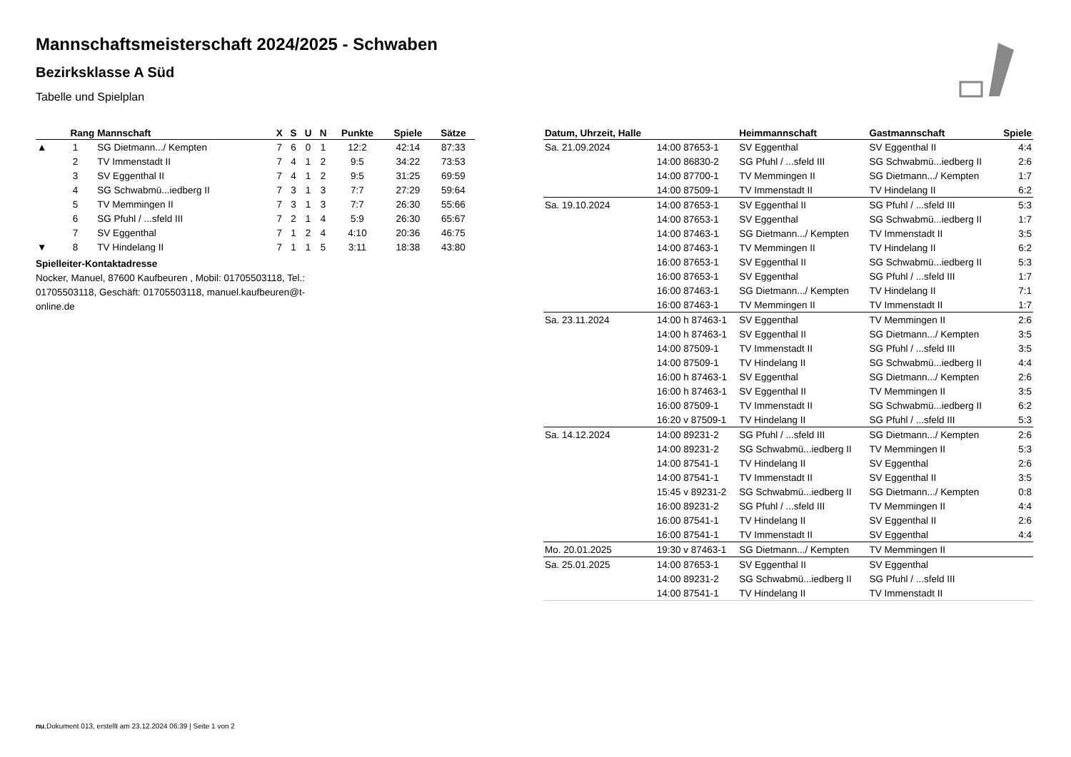Mannschaftsmeisterschaft 2024/2025 - Schwaben
Bezirksklasse A Süd
Tabelle und Spielplan
| | Rang | Mannschaft | X | S | U | N | Punkte | Spiele | Sätze |
| --- | --- | --- | --- | --- | --- | --- | --- | --- | --- |
| ▲ | 1 | SG Dietmann.../ Kempten | 7 | 6 | 0 | 1 | 12:2 | 42:14 | 87:33 |
| | 2 | TV Immenstadt II | 7 | 4 | 1 | 2 | 9:5 | 34:22 | 73:53 |
| | 3 | SV Eggenthal II | 7 | 4 | 1 | 2 | 9:5 | 31:25 | 69:59 |
| | 4 | SG Schwabmü...iedberg II | 7 | 3 | 1 | 3 | 7:7 | 27:29 | 59:64 |
| | 5 | TV Memmingen II | 7 | 3 | 1 | 3 | 7:7 | 26:30 | 55:66 |
| | 6 | SG Pfuhl / ...sfeld III | 7 | 2 | 1 | 4 | 5:9 | 26:30 | 65:67 |
| | 7 | SV Eggenthal | 7 | 1 | 2 | 4 | 4:10 | 20:36 | 46:75 |
| ▼ | 8 | TV Hindelang II | 7 | 1 | 1 | 5 | 3:11 | 18:38 | 43:80 |
Spielleiter-Kontaktadresse
Nocker, Manuel, 87600 Kaufbeuren , Mobil: 01705503118, Tel.: 01705503118, Geschäft: 01705503118, manuel.kaufbeuren@t-online.de
| Datum, Uhrzeit, Halle | | Heimmannschaft | Gastmannschaft | Spiele |
| --- | --- | --- | --- | --- |
| Sa. 21.09.2024 | 14:00 87653-1 | SV Eggenthal | SV Eggenthal II | 4:4 |
| | 14:00 86830-2 | SG Pfuhl / ...sfeld III | SG Schwabmü...iedberg II | 2:6 |
| | 14:00 87700-1 | TV Memmingen II | SG Dietmann.../ Kempten | 1:7 |
| | 14:00 87509-1 | TV Immenstadt II | TV Hindelang II | 6:2 |
| Sa. 19.10.2024 | 14:00 87653-1 | SV Eggenthal II | SG Pfuhl / ...sfeld III | 5:3 |
| | 14:00 87653-1 | SV Eggenthal | SG Schwabmü...iedberg II | 1:7 |
| | 14:00 87463-1 | SG Dietmann.../ Kempten | TV Immenstadt II | 3:5 |
| | 14:00 87463-1 | TV Memmingen II | TV Hindelang II | 6:2 |
| | 16:00 87653-1 | SV Eggenthal II | SG Schwabmü...iedberg II | 5:3 |
| | 16:00 87653-1 | SV Eggenthal | SG Pfuhl / ...sfeld III | 1:7 |
| | 16:00 87463-1 | SG Dietmann.../ Kempten | TV Hindelang II | 7:1 |
| | 16:00 87463-1 | TV Memmingen II | TV Immenstadt II | 1:7 |
| Sa. 23.11.2024 | 14:00 h 87463-1 | SV Eggenthal | TV Memmingen II | 2:6 |
| | 14:00 h 87463-1 | SV Eggenthal II | SG Dietmann.../ Kempten | 3:5 |
| | 14:00 87509-1 | TV Immenstadt II | SG Pfuhl / ...sfeld III | 3:5 |
| | 14:00 87509-1 | TV Hindelang II | SG Schwabmü...iedberg II | 4:4 |
| | 16:00 h 87463-1 | SV Eggenthal | SG Dietmann.../ Kempten | 2:6 |
| | 16:00 h 87463-1 | SV Eggenthal II | TV Memmingen II | 3:5 |
| | 16:00 87509-1 | TV Immenstadt II | SG Schwabmü...iedberg II | 6:2 |
| | 16:20 v 87509-1 | TV Hindelang II | SG Pfuhl / ...sfeld III | 5:3 |
| Sa. 14.12.2024 | 14:00 89231-2 | SG Pfuhl / ...sfeld III | SG Dietmann.../ Kempten | 2:6 |
| | 14:00 89231-2 | SG Schwabmü...iedberg II | TV Memmingen II | 5:3 |
| | 14:00 87541-1 | TV Hindelang II | SV Eggenthal | 2:6 |
| | 14:00 87541-1 | TV Immenstadt II | SV Eggenthal II | 3:5 |
| | 15:45 v 89231-2 | SG Schwabmü...iedberg II | SG Dietmann.../ Kempten | 0:8 |
| | 16:00 89231-2 | SG Pfuhl / ...sfeld III | TV Memmingen II | 4:4 |
| | 16:00 87541-1 | TV Hindelang II | SV Eggenthal II | 2:6 |
| | 16:00 87541-1 | TV Immenstadt II | SV Eggenthal | 4:4 |
| Mo. 20.01.2025 | 19:30 v 87463-1 | SG Dietmann.../ Kempten | TV Memmingen II | |
| Sa. 25.01.2025 | 14:00 87653-1 | SV Eggenthal II | SV Eggenthal | |
| | 14:00 89231-2 | SG Schwabmü...iedberg II | SG Pfuhl / ...sfeld III | |
| | 14:00 87541-1 | TV Hindelang II | TV Immenstadt II | |
nu.Dokument 013, erstellt am 23.12.2024 06:39 | Seite 1 von 2